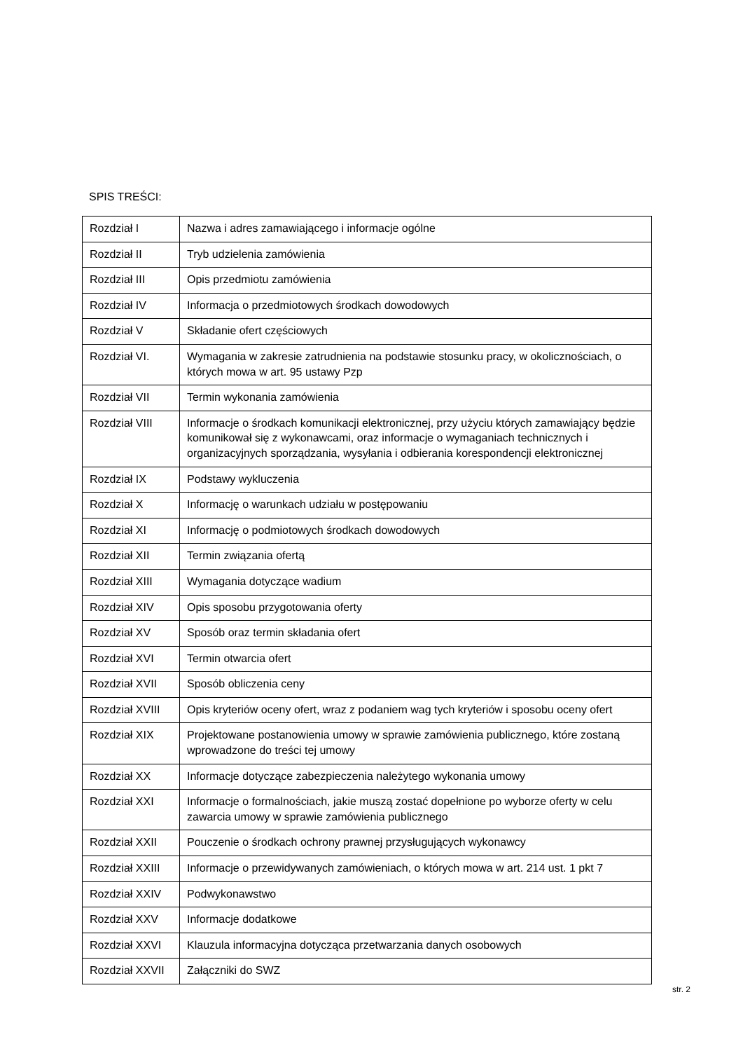SPIS TREŚCI:
| Rozdział I | Nazwa i adres zamawiającego i informacje ogólne |
| Rozdział II | Tryb udzielenia zamówienia |
| Rozdział III | Opis przedmiotu zamówienia |
| Rozdział IV | Informacja o przedmiotowych środkach dowodowych |
| Rozdział V | Składanie ofert częściowych |
| Rozdział VI. | Wymagania w zakresie zatrudnienia na podstawie stosunku pracy, w okolicznościach, o których mowa w art. 95 ustawy Pzp |
| Rozdział VII | Termin wykonania zamówienia |
| Rozdział VIII | Informacje o środkach komunikacji elektronicznej, przy użyciu których zamawiający będzie komunikował się z wykonawcami, oraz informacje o wymaganiach technicznych i organizacyjnych sporządzania, wysyłania i odbierania korespondencji elektronicznej |
| Rozdział IX | Podstawy wykluczenia |
| Rozdział X | Informację o warunkach udziału w postępowaniu |
| Rozdział XI | Informację o podmiotowych środkach dowodowych |
| Rozdział XII | Termin związania ofertą |
| Rozdział XIII | Wymagania dotyczące wadium |
| Rozdział XIV | Opis sposobu przygotowania oferty |
| Rozdział XV | Sposób oraz termin składania ofert |
| Rozdział XVI | Termin otwarcia ofert |
| Rozdział XVII | Sposób obliczenia ceny |
| Rozdział XVIII | Opis kryteriów oceny ofert, wraz z podaniem wag tych kryteriów i sposobu oceny ofert |
| Rozdział XIX | Projektowane postanowienia umowy w sprawie zamówienia publicznego, które zostaną wprowadzone do treści tej umowy |
| Rozdział XX | Informacje dotyczące zabezpieczenia należytego wykonania umowy |
| Rozdział XXI | Informacje o formalnościach, jakie muszą zostać dopełnione po wyborze oferty w celu zawarcia umowy w sprawie zamówienia publicznego |
| Rozdział XXII | Pouczenie o środkach ochrony prawnej przysługujących wykonawcy |
| Rozdział XXIII | Informacje o przewidywanych zamówieniach, o których mowa w art. 214 ust. 1 pkt 7 |
| Rozdział XXIV | Podwykonawstwo |
| Rozdział XXV | Informacje dodatkowe |
| Rozdział XXVI | Klauzula informacyjna dotycząca przetwarzania danych osobowych |
| Rozdział XXVII | Załączniki do SWZ |
str. 2